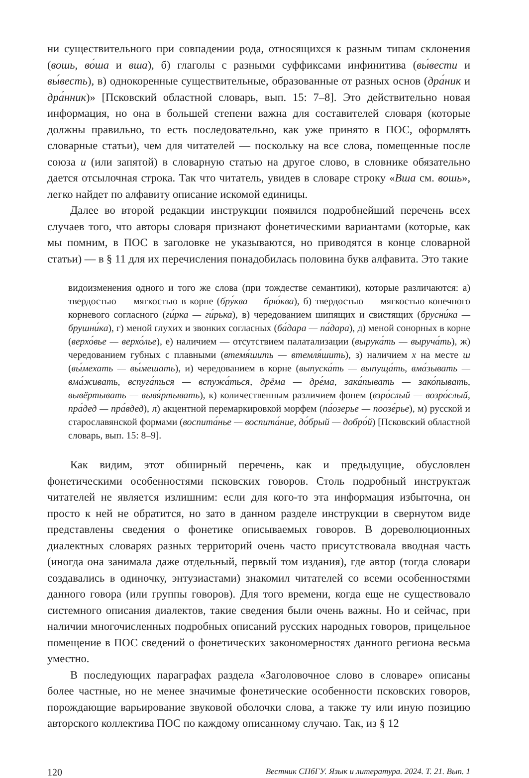ни существительного при совпадении рода, относящихся к разным типам склонения (вошь, во́ша и вша), б) глаголы с разными суффиксами инфинитива (вы́вести и вы́весть), в) однокоренные существительные, образованные от разных основ (дра́ник и дра́нник)» [Псковский областной словарь, вып. 15: 7–8]. Это действительно новая информация, но она в большей степени важна для составителей словаря (которые должны правильно, то есть последовательно, как уже принято в ПОС, оформлять словарные статьи), чем для читателей — поскольку на все слова, помещенные после союза и (или запятой) в словарную статью на другое слово, в словнике обязательно дается отсылочная строка. Так что читатель, увидев в словаре строку «Вша см. вошь», легко найдет по алфавиту описание искомой единицы.
Далее во второй редакции инструкции появился подробнейший перечень всех случаев того, что авторы словаря признают фонетическими вариантами (которые, как мы помним, в ПОС в заголовке не указываются, но приводятся в конце словарной статьи) — в § 11 для их перечисления понадобилась половина букв алфавита. Это такие
видоизменения одного и того же слова (при тождестве семантики), которые различаются: а) твердостью — мягкостью в корне (бру́ква — брю́ква), б) твердостью — мягкостью конечного корневого согласного (ги́рка — ги́рька), в) чередованием шипящих и свистящих (брусни́ка — брушни́ка), г) меной глухих и звонких согласных (ба́дара — па́дара), д) меной сонорных в корне (верхо́вье — верхо́лье), е) наличием — отсутствием палатализации (вырука́ть — выруча́ть), ж) чередованием губных с плавными (втемя́шить — втемля́шить), з) наличием х на месте ш (вы́мехать — вы́мешать), и) чередованием в корне (выпуска́ть — выпуща́ть, вма́зывать — вма́живать, вспуга́ться — вспужа́ться, дрёма — дре́ма, зака́пывать — зако́пывать, вывёртывать — вывя́ртывать), к) количественным различием фонем (взро́слый — возро́слый, пра́дед — пра́вдед), л) акцентной перемаркировкой морфем (па́озерье — поозе́рье), м) русской и старославянской формами (воспита́нье — воспита́ние, до́брый — добро́й) [Псковский областной словарь, вып. 15: 8–9].
Как видим, этот обширный перечень, как и предыдущие, обусловлен фонетическими особенностями псковских говоров. Столь подробный инструктаж читателей не является излишним: если для кого-то эта информация избыточна, он просто к ней не обратится, но зато в данном разделе инструкции в свернутом виде представлены сведения о фонетике описываемых говоров. В дореволюционных диалектных словарях разных территорий очень часто присутствовала вводная часть (иногда она занимала даже отдельный, первый том издания), где автор (тогда словари создавались в одиночку, энтузиастами) знакомил читателей со всеми особенностями данного говора (или группы говоров). Для того времени, когда еще не существовало системного описания диалектов, такие сведения были очень важны. Но и сейчас, при наличии многочисленных подробных описаний русских народных говоров, прицельное помещение в ПОС сведений о фонетических закономерностях данного региона весьма уместно.
В последующих параграфах раздела «Заголовочное слово в словаре» описаны более частные, но не менее значимые фонетические особенности псковских говоров, порождающие варьирование звуковой оболочки слова, а также ту или иную позицию авторского коллектива ПОС по каждому описанному случаю. Так, из § 12
120 Вестник СПбГУ. Язык и литература. 2024. Т. 21. Вып. 1